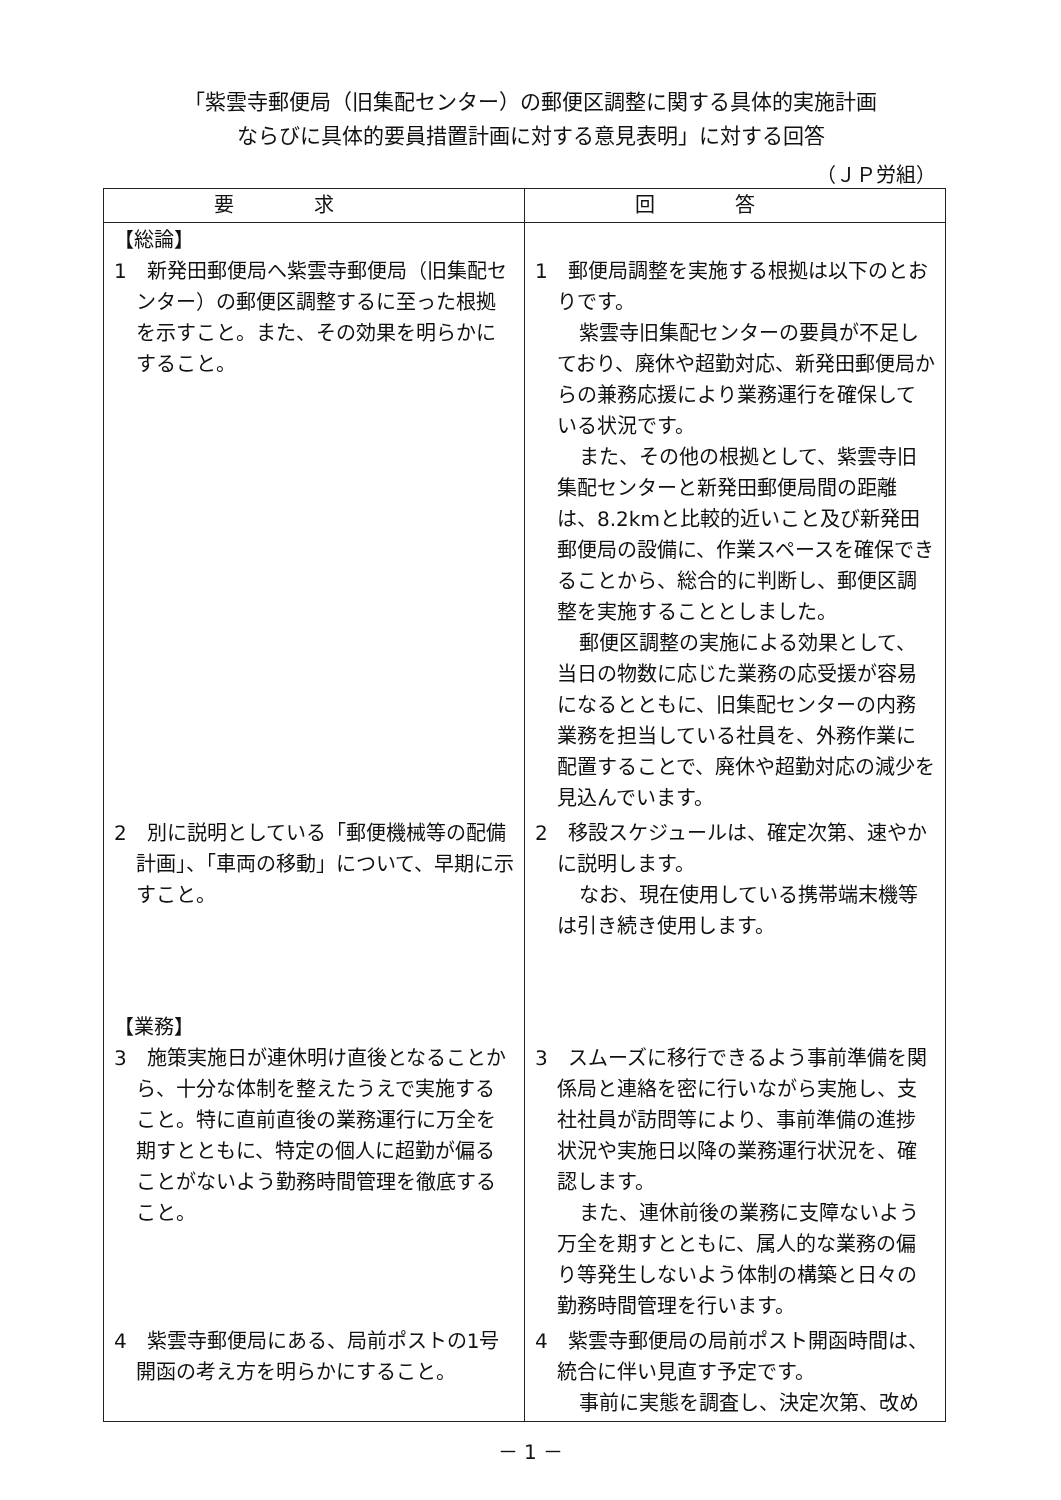「紫雲寺郵便局（旧集配センター）の郵便区調整に関する具体的実施計画
ならびに具体的要員措置計画に対する意見表明」に対する回答
（ＪＰ労組）
| 要求 | 回答 |
| --- | --- |
| 【総論】 1 新発田郵便局へ紫雲寺郵便局（旧集配センター）の郵便区調整するに至った根拠を示すこと。また、その効果を明らかにすること。 | 1 郵便局調整を実施する根拠は以下のとおりです。 紫雲寺旧集配センターの要員が不足しており、廃休や超勤対応、新発田郵便局からの兼務応援により業務運行を確保している状況です。 また、その他の根拠として、紫雲寺旧集配センターと新発田郵便局間の距離は、8.2kmと比較的近いこと及び新発田郵便局の設備に、作業スペースを確保できることから、総合的に判断し、郵便区調整を実施することとしました。 郵便区調整の実施による効果として、当日の物数に応じた業務の応受援が容易になるとともに、旧集配センターの内務業務を担当している社員を、外務作業に配置することで、廃休や超勤対応の減少を見込んでいます。 |
| 2 別に説明としている「郵便機械等の配備計画」、「車両の移動」について、早期に示すこと。 | 2 移設スケジュールは、確定次第、速やかに説明します。 なお、現在使用している携帯端末機等は引き続き使用します。 |
| 【業務】 3 施策実施日が連休明け直後となることから、十分な体制を整えたうえで実施すること。特に直前直後の業務運行に万全を期すとともに、特定の個人に超勤が偏ることがないよう勤務時間管理を徹底すること。 | 3 スムーズに移行できるよう事前準備を関係局と連絡を密に行いながら実施し、支社社員が訪問等により、事前準備の進捗状況や実施日以降の業務運行状況を、確認します。 また、連休前後の業務に支障ないよう万全を期すとともに、属人的な業務の偏り等発生しないよう体制の構築と日々の勤務時間管理を行います。 |
| 4 紫雲寺郵便局にある、局前ポストの1号開函の考え方を明らかにすること。 | 4 紫雲寺郵便局の局前ポスト開函時間は、統合に伴い見直す予定です。 事前に実態を調査し、決定次第、改め |
－ 1 －